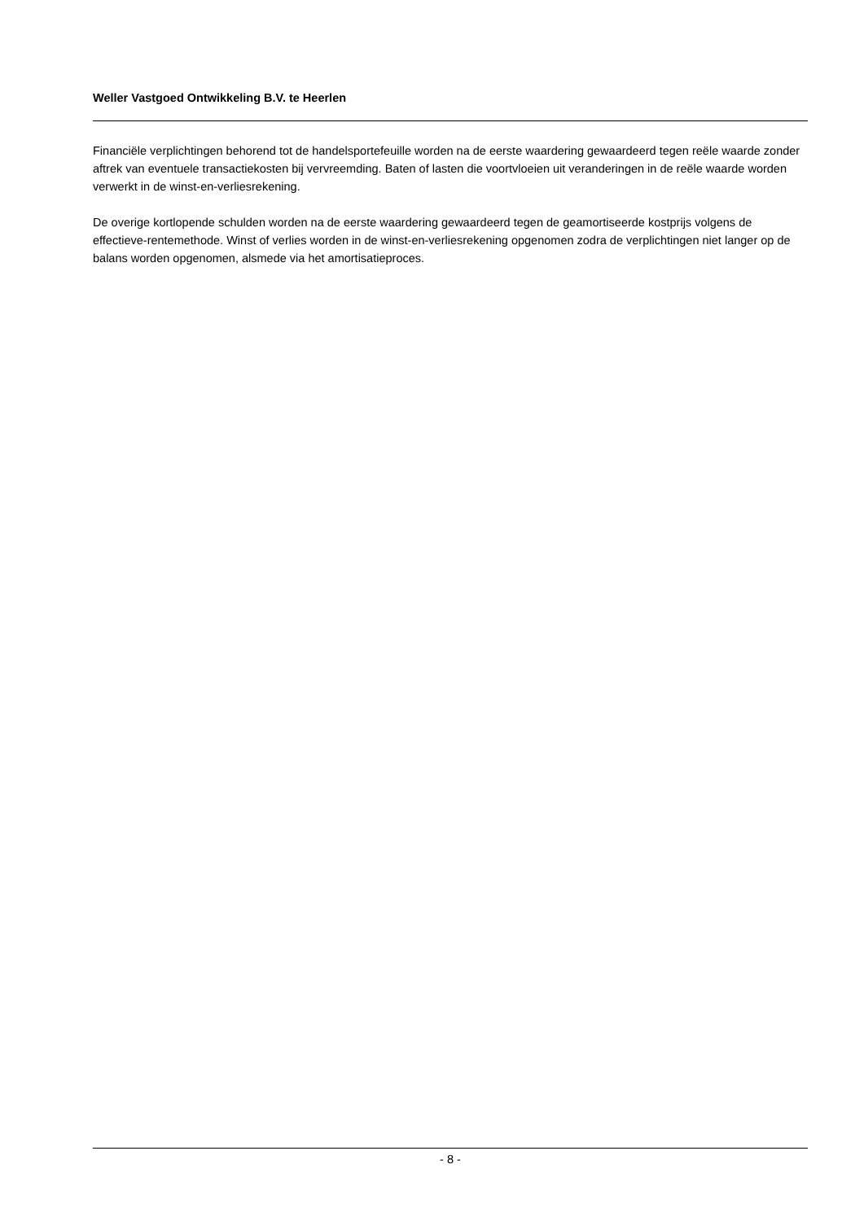Weller Vastgoed Ontwikkeling B.V. te Heerlen
Financiële verplichtingen behorend tot de handelsportefeuille worden na de eerste waardering gewaardeerd tegen reële waarde zonder aftrek van eventuele transactiekosten bij vervreemding. Baten of lasten die voortvloeien uit veranderingen in de reële waarde worden verwerkt in de winst-en-verliesrekening.
De overige kortlopende schulden worden na de eerste waardering gewaardeerd tegen de geamortiseerde kostprijs volgens de effectieve-rentemethode. Winst of verlies worden in de winst-en-verliesrekening opgenomen zodra de verplichtingen niet langer op de balans worden opgenomen, alsmede via het amortisatieproces.
- 8 -